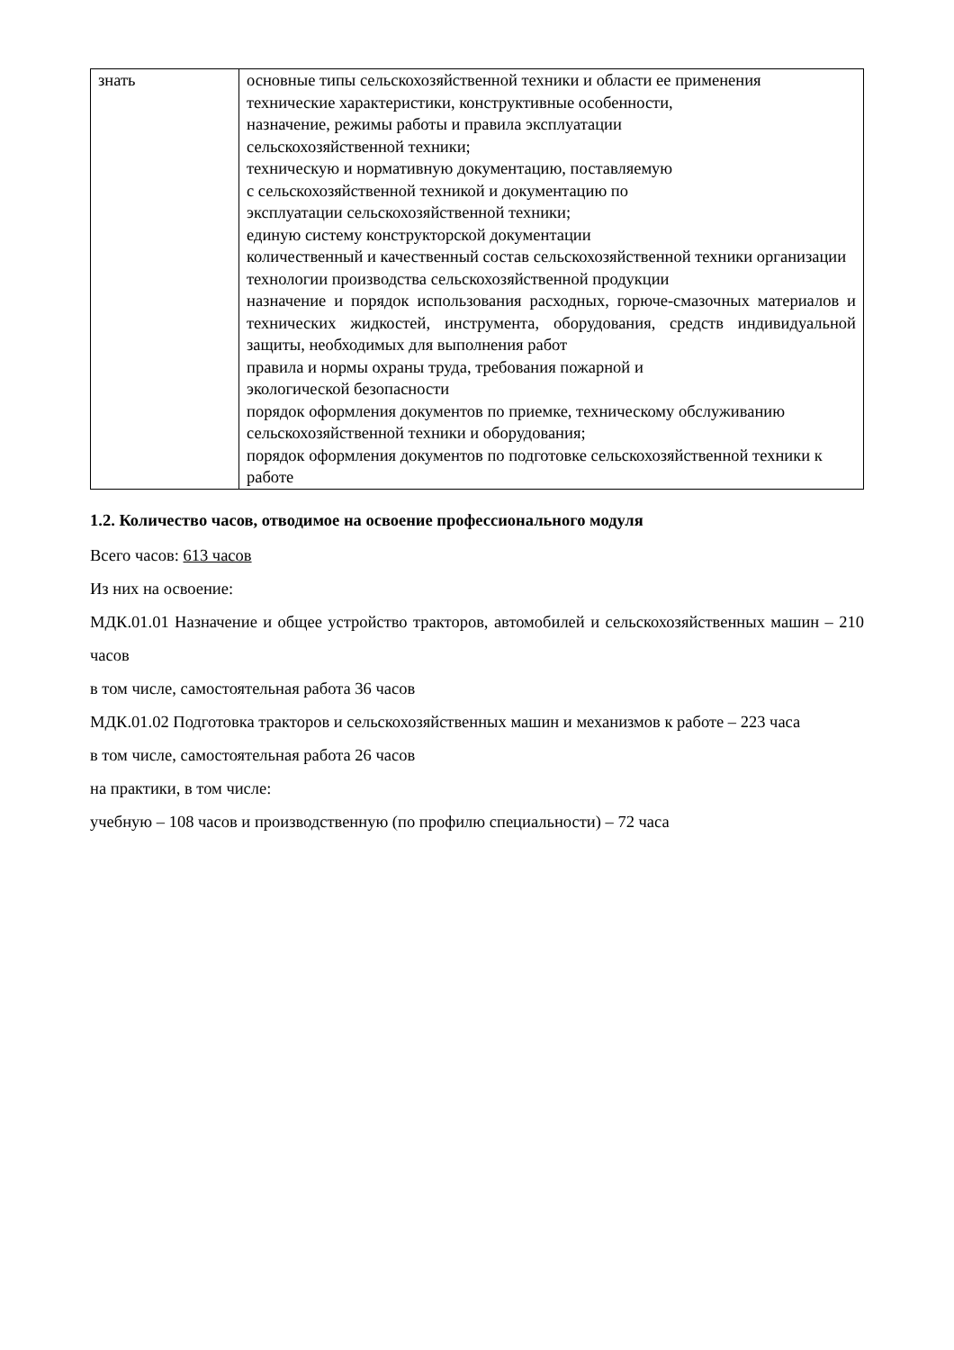| знать | основные типы сельскохозяйственной техники и области ее применения технические характеристики, конструктивные особенности, назначение, режимы работы и правила эксплуатации сельскохозяйственной техники; техническую и нормативную документацию, поставляемую с сельскохозяйственной техникой и документацию по эксплуатации сельскохозяйственной техники; единую систему конструкторской документации количественный и качественный состав сельскохозяйственной техники организации технологии производства сельскохозяйственной продукции назначение и порядок использования расходных, горюче-смазочных материалов и технических жидкостей, инструмента, оборудования, средств индивидуальной защиты, необходимых для выполнения работ правила и нормы охраны труда, требования пожарной и экологической безопасности порядок оформления документов по приемке, техническому обслуживанию сельскохозяйственной техники и оборудования; порядок оформления документов по подготовке сельскохозяйственной техники к работе |
1.2. Количество часов, отводимое на освоение профессионального модуля
Всего часов: 613 часов
Из них на освоение:
МДК.01.01 Назначение и общее устройство тракторов, автомобилей и сельскохозяйственных машин – 210 часов
в том числе, самостоятельная работа 36 часов
МДК.01.02 Подготовка тракторов и сельскохозяйственных машин и механизмов к работе – 223 часа
в том числе, самостоятельная работа 26 часов
на практики, в том числе:
учебную – 108 часов и производственную (по профилю специальности) – 72 часа